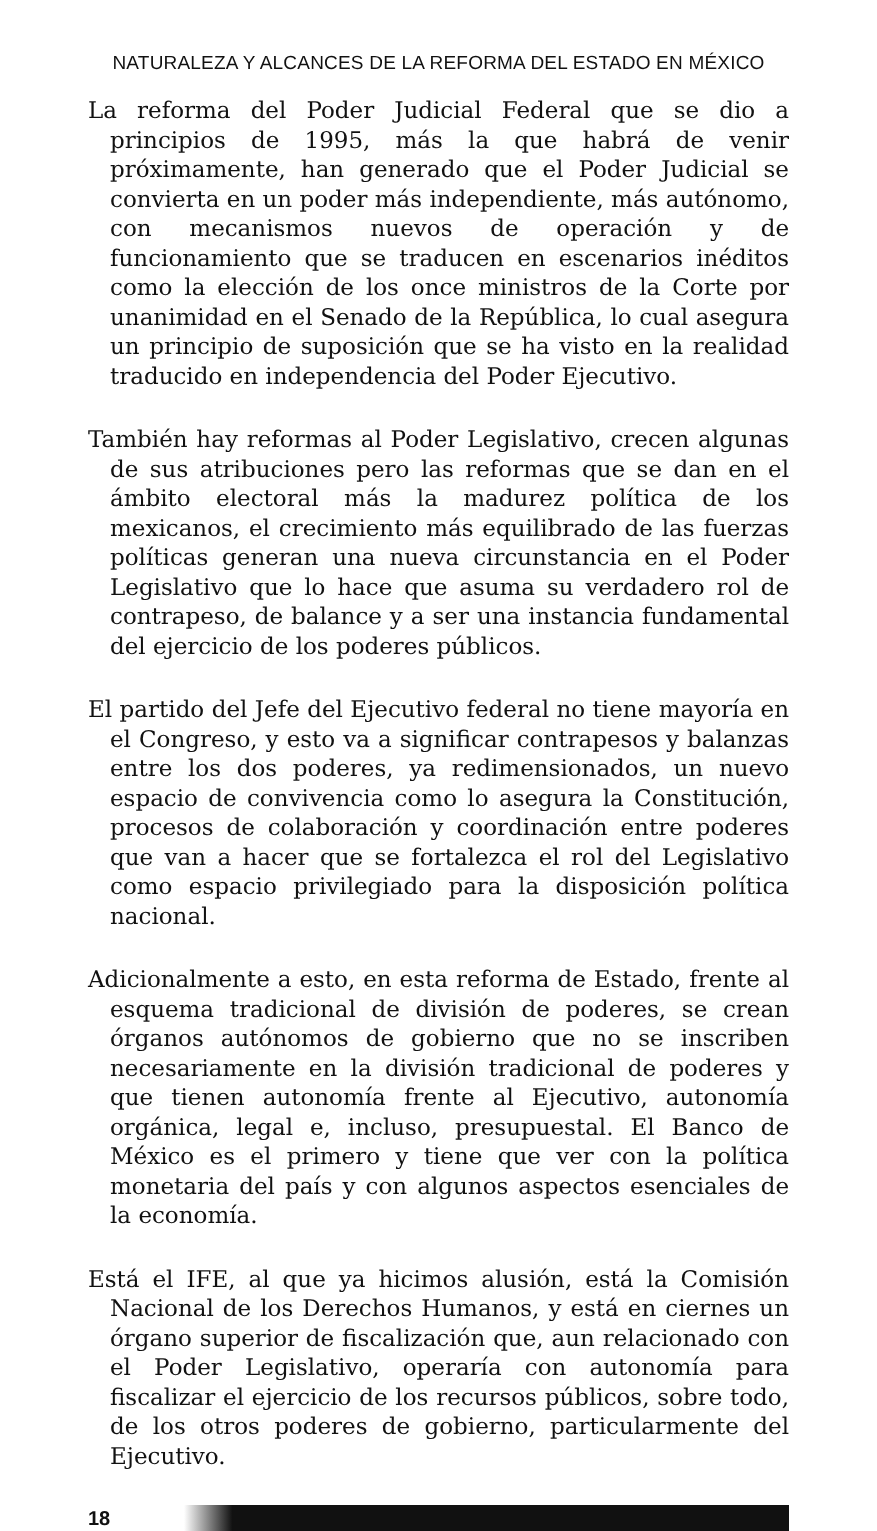NATURALEZA Y ALCANCES DE LA REFORMA DEL ESTADO EN MÉXICO
La reforma del Poder Judicial Federal que se dio a principios de 1995, más la que habrá de venir próximamente, han generado que el Poder Judicial se convierta en un poder más independiente, más autónomo, con mecanismos nuevos de operación y de funcionamiento que se traducen en escenarios inéditos como la elección de los once ministros de la Corte por unanimidad en el Senado de la República, lo cual asegura un principio de suposición que se ha visto en la realidad traducido en independencia del Poder Ejecutivo.
También hay reformas al Poder Legislativo, crecen algunas de sus atribuciones pero las reformas que se dan en el ámbito electoral más la madurez política de los mexicanos, el crecimiento más equilibrado de las fuerzas políticas generan una nueva circunstancia en el Poder Legislativo que lo hace que asuma su verdadero rol de contrapeso, de balance y a ser una instancia fundamental del ejercicio de los poderes públicos.
El partido del Jefe del Ejecutivo federal no tiene mayoría en el Congreso, y esto va a significar contrapesos y balanzas entre los dos poderes, ya redimensionados, un nuevo espacio de convivencia como lo asegura la Constitución, procesos de colaboración y coordinación entre poderes que van a hacer que se fortalezca el rol del Legislativo como espacio privilegiado para la disposición política nacional.
Adicionalmente a esto, en esta reforma de Estado, frente al esquema tradicional de división de poderes, se crean órganos autónomos de gobierno que no se inscriben necesariamente en la división tradicional de poderes y que tienen autonomía frente al Ejecutivo, autonomía orgánica, legal e, incluso, presupuestal. El Banco de México es el primero y tiene que ver con la política monetaria del país y con algunos aspectos esenciales de la economía.
Está el IFE, al que ya hicimos alusión, está la Comisión Nacional de los Derechos Humanos, y está en ciernes un órgano superior de fiscalización que, aun relacionado con el Poder Legislativo, operaría con autonomía para fiscalizar el ejercicio de los recursos públicos, sobre todo, de los otros poderes de gobierno, particularmente del Ejecutivo.
18